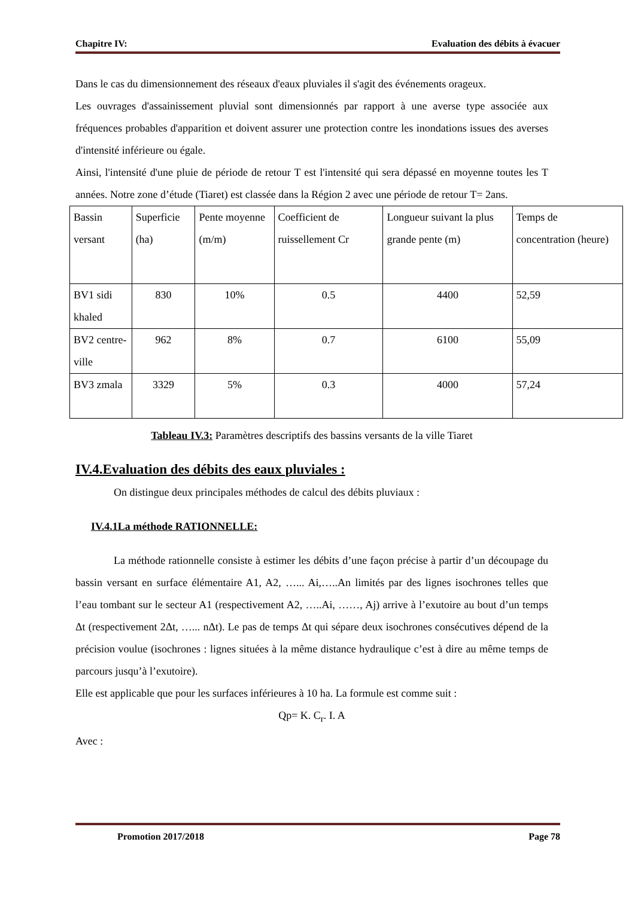Chapitre IV: Evaluation des débits à évacuer
Dans le cas du dimensionnement des réseaux d'eaux pluviales il s'agit des événements orageux.
Les ouvrages d'assainissement pluvial sont dimensionnés par rapport à une averse type associée aux fréquences probables d'apparition et doivent assurer une protection contre les inondations issues des averses d'intensité inférieure ou égale.
Ainsi, l'intensité d'une pluie de période de retour T est l'intensité qui sera dépassé en moyenne toutes les T années. Notre zone d’étude (Tiaret) est classée dans la Région 2 avec une période de retour T= 2ans.
| Bassin versant | Superficie (ha) | Pente moyenne (m/m) | Coefficient de ruissellement Cr | Longueur suivant la plus grande pente (m) | Temps de concentration (heure) |
| BV1 sidi khaled | 830 | 10% | 0.5 | 4400 | 52,59 |
| BV2 centre-ville | 962 | 8% | 0.7 | 6100 | 55,09 |
| BV3 zmala | 3329 | 5% | 0.3 | 4000 | 57,24 |
Tableau IV.3: Paramètres descriptifs des bassins versants de la ville Tiaret
IV.4.Evaluation des débits des eaux pluviales :
On distingue deux principales méthodes de calcul des débits pluviaux :
IV.4.1La méthode RATIONNELLE:
La méthode rationnelle consiste à estimer les débits d’une façon précise à partir d’un découpage du bassin versant en surface élémentaire A1, A2, …... Ai,…..An limités par des lignes isochrones telles que l’eau tombant sur le secteur A1 (respectivement A2, …..Ai, ……, Aj) arrive à l’exutoire au bout d’un temps Δt (respectivement 2Δt, …... nΔt). Le pas de temps Δt qui sépare deux isochrones consécutives dépend de la précision voulue (isochrones : lignes situées à la même distance hydraulique c’est à dire au même temps de parcours jusqu’à l’exutoire).
Elle est applicable que pour les surfaces inférieures à 10 ha. La formule est comme suit :
Qp= K. C<sub>r</sub>. I. A
Avec :
Promotion 2017/2018 Page 78